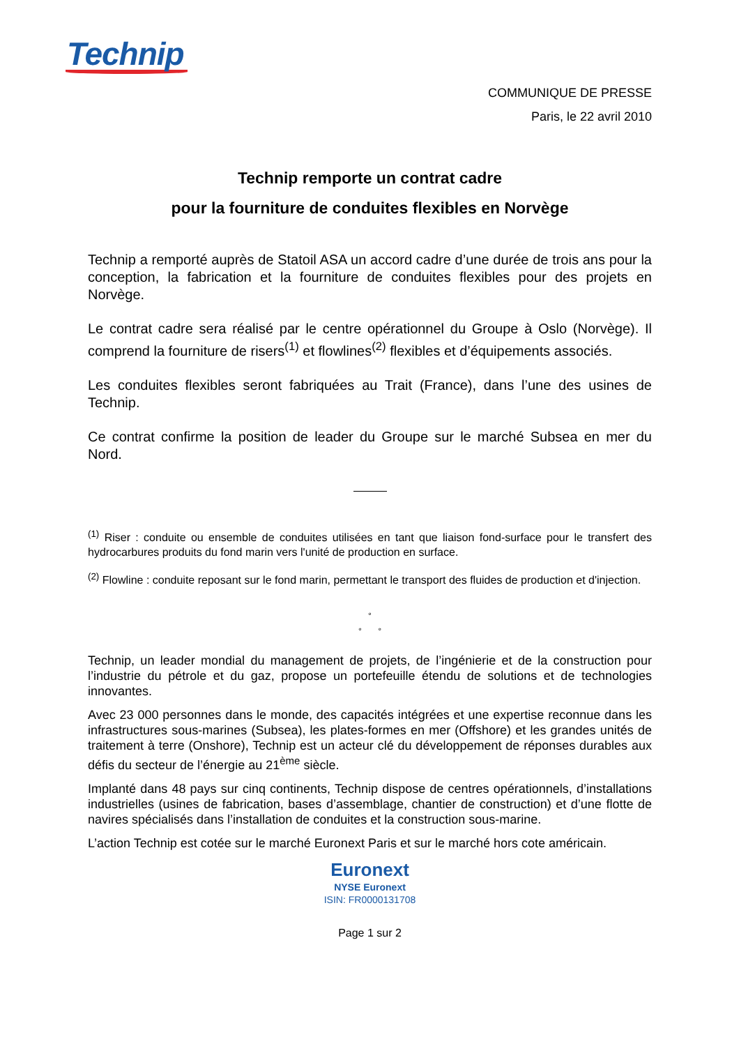Technip
COMMUNIQUE DE PRESSE
Paris, le 22 avril 2010
Technip remporte un contrat cadre
pour la fourniture de conduites flexibles en Norvège
Technip a remporté auprès de Statoil ASA un accord cadre d’une durée de trois ans pour la conception, la fabrication et la fourniture de conduites flexibles pour des projets en Norvège.
Le contrat cadre sera réalisé par le centre opérationnel du Groupe à Oslo (Norvège). Il comprend la fourniture de risers<sup>(1)</sup> et flowlines<sup>(2)</sup> flexibles et d’équipements associés.
Les conduites flexibles seront fabriquées au Trait (France), dans l’une des usines de Technip.
Ce contrat confirme la position de leader du Groupe sur le marché Subsea en mer du Nord.
<sup>(1)</sup> Riser : conduite ou ensemble de conduites utilisées en tant que liaison fond-surface pour le transfert des hydrocarbures produits du fond marin vers l'unité de production en surface.
<sup>(2)</sup> Flowline : conduite reposant sur le fond marin, permettant le transport des fluides de production et d'injection.
°
° °
Technip, un leader mondial du management de projets, de l’ingénierie et de la construction pour l’industrie du pétrole et du gaz, propose un portefeuille étendu de solutions et de technologies innovantes.
Avec 23 000 personnes dans le monde, des capacités intégrées et une expertise reconnue dans les infrastructures sous-marines (Subsea), les plates-formes en mer (Offshore) et les grandes unités de traitement à terre (Onshore), Technip est un acteur clé du développement de réponses durables aux défis du secteur de l’énergie au 21<sup>ème</sup> siècle.
Implanté dans 48 pays sur cinq continents, Technip dispose de centres opérationnels, d’installations industrielles (usines de fabrication, bases d’assemblage, chantier de construction) et d’une flotte de navires spécialisés dans l’installation de conduites et la construction sous-marine.
L’action Technip est cotée sur le marché Euronext Paris et sur le marché hors cote américain.
Euronext
NYSE Euronext
ISIN: FR0000131708
Page 1 sur 2